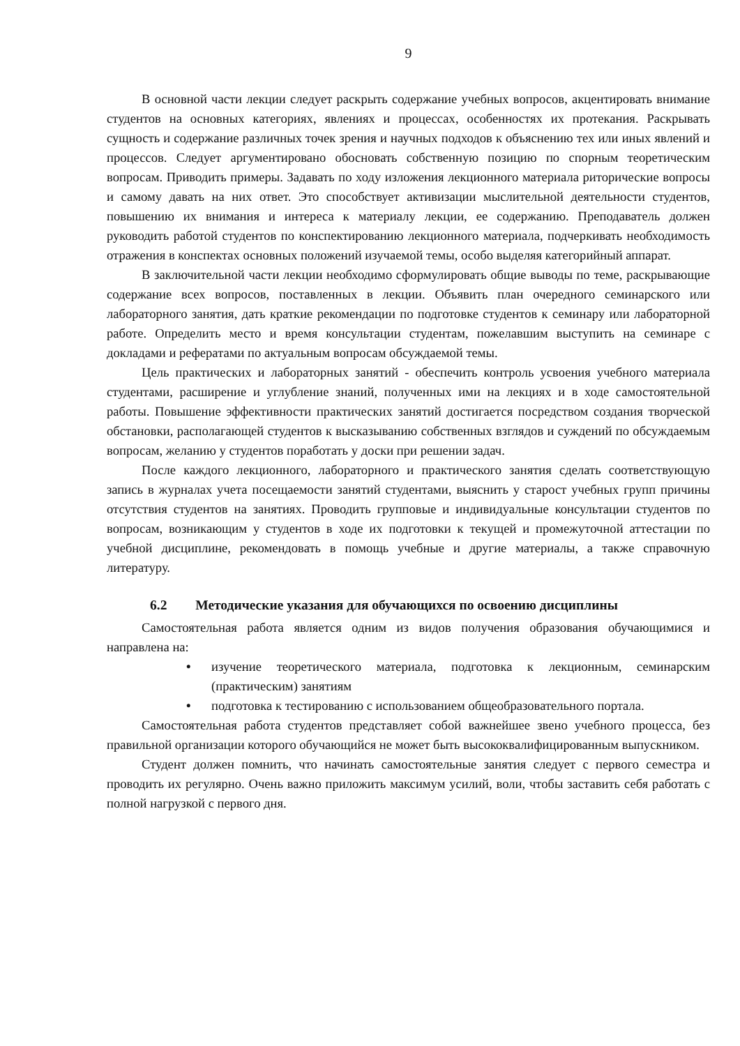9
В основной части лекции следует раскрыть содержание учебных вопросов, акцентировать внимание студентов на основных категориях, явлениях и процессах, особенностях их протекания. Раскрывать сущность и содержание различных точек зрения и научных подходов к объяснению тех или иных явлений и процессов. Следует аргументировано обосновать собственную позицию по спорным теоретическим вопросам. Приводить примеры. Задавать по ходу изложения лекционного материала риторические вопросы и самому давать на них ответ. Это способствует активизации мыслительной деятельности студентов, повышению их внимания и интереса к материалу лекции, ее содержанию. Преподаватель должен руководить работой студентов по конспектированию лекционного материала, подчеркивать необходимость отражения в конспектах основных положений изучаемой темы, особо выделяя категорийный аппарат.
В заключительной части лекции необходимо сформулировать общие выводы по теме, раскрывающие содержание всех вопросов, поставленных в лекции. Объявить план очередного семинарского или лабораторного занятия, дать краткие рекомендации по подготовке студентов к семинару или лабораторной работе. Определить место и время консультации студентам, пожелавшим выступить на семинаре с докладами и рефератами по актуальным вопросам обсуждаемой темы.
Цель практических и лабораторных занятий - обеспечить контроль усвоения учебного материала студентами, расширение и углубление знаний, полученных ими на лекциях и в ходе самостоятельной работы. Повышение эффективности практических занятий достигается посредством создания творческой обстановки, располагающей студентов к высказыванию собственных взглядов и суждений по обсуждаемым вопросам, желанию у студентов поработать у доски при решении задач.
После каждого лекционного, лабораторного и практического занятия сделать соответствующую запись в журналах учета посещаемости занятий студентами, выяснить у старост учебных групп причины отсутствия студентов на занятиях. Проводить групповые и индивидуальные консультации студентов по вопросам, возникающим у студентов в ходе их подготовки к текущей и промежуточной аттестации по учебной дисциплине, рекомендовать в помощь учебные и другие материалы, а также справочную литературу.
6.2 Методические указания для обучающихся по освоению дисциплины
Самостоятельная работа является одним из видов получения образования обучающимися и направлена на:
• изучение теоретического материала, подготовка к лекционным, семинарским (практическим) занятиям
• подготовка к тестированию с использованием общеобразовательного портала.
Самостоятельная работа студентов представляет собой важнейшее звено учебного процесса, без правильной организации которого обучающийся не может быть высококвалифицированным выпускником.
Студент должен помнить, что начинать самостоятельные занятия следует с первого семестра и проводить их регулярно. Очень важно приложить максимум усилий, воли, чтобы заставить себя работать с полной нагрузкой с первого дня.